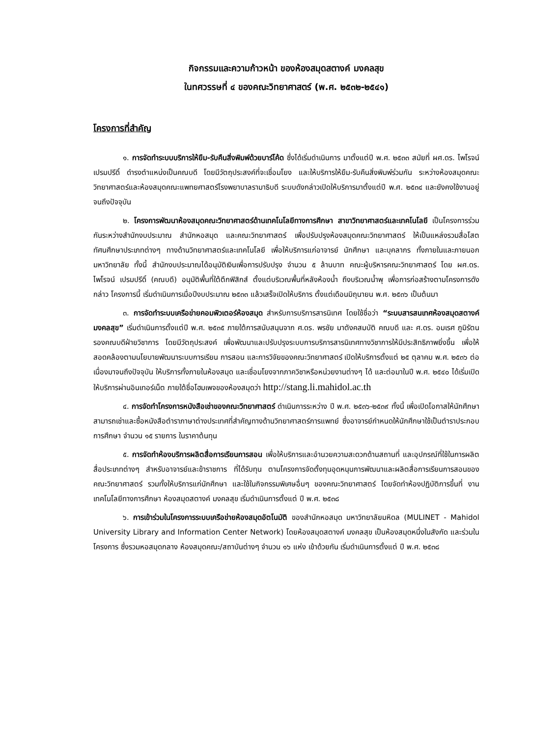กิจกรรมและความก้าวหน้า ของห้องสมุดสตางค์ มงคลสุข
ในทศวรรษที่ ๔ ของคณะวิทยาศาสตร์ (พ.ศ. ๒๕๓๒-๒๕๔๑)
โครงการที่สำคัญ
๑. การจัดทำระบบบริการให้ยืม-รับคืนสิ่งพิมพ์ด้วยบาร์โค้ด ซึ่งได้เริ่มดำเนินการ มาตั้งแต่ปี พ.ศ. ๒๕๓๓ สมัยที่ ผศ.ดร. ไพโรจน์ เปรมปรีดิ์ ดำรงตำแหน่งเป็นคณบดี โดยมีวัตถุประสงค์ที่จะเชื่อมโยง และให้บริการให้ยืม-รับคืนสิ่งพิมพ์ร่วมกัน ระหว่างห้องสมุดคณะวิทยาศาสตร์และห้องสมุดคณะแพทยศาสตร์โรงพยาบาลรามาธิบดี ระบบดังกล่าวเปิดให้บริการมาตั้งแต่ปี พ.ศ. ๒๕๓๔ และยังคงใช้งานอยู่จนถึงปัจจุบัน
๒. โครงการพัฒนาห้องสมุดคณะวิทยาศาสตร์ด้านเทคโนโลยีทางการศึกษา สาขาวิทยาศาสตร์และเทคโนโลยี เป็นโครงการร่วมกันระหว่างสำนักงบประมาณ สำนักหอสมุด และคณะวิทยาศาสตร์ เพื่อปรับปรุงห้องสมุดคณะวิทยาศาสตร์ ให้เป็นแหล่งรวมสื่อโสตทัศนศึกษาประเภทต่างๆ ทางด้านวิทยาศาสตร์และเทคโนโลยี เพื่อให้บริการแก่อาจารย์ นักศึกษา และบุคลากร ทั้งภายในและภายนอกมหาวิทยาลัย ทั้งนี้ สำนักงบประมาณได้อนุมัติเงินเพื่อการปรับปรุง จำนวน ๕ ล้านบาท คณะผู้บริหารคณะวิทยาศาสตร์ โดย ผศ.ดร. ไพโรจน์ เปรมปรีดิ์ (คณบดี) อนุมัติพื้นที่ใต้ตึกฟิสิกส์ ตั้งแต่บริเวณพื้นที่หลังห้องน้ำ ถึงบริเวณน้ำพุ เพื่อการก่อสร้างตามโครงการดังกล่าว โครงการนี้ เริ่มดำเนินการเมื่อปีงบประมาณ ๒๕๓๓ แล้วเสร็จเปิดให้บริการ ตั้งแต่เดือนมิถุนายน พ.ศ. ๒๕๓๖ เป็นต้นมา
๓. การจัดทำระบบเครือข่ายคอมพิวเตอร์ห้องสมุด สำหรับการบริการสารนิเทศ โดยใช้ชื่อว่า “ระบบสารสนเทศห้องสมุดสตางค์ มงคลสุข” เริ่มดำเนินการตั้งแต่ปี พ.ศ. ๒๕๓๕ ภายใต้การสนับสนุนจาก ศ.ดร. พรชัย มาตังคสมบัติ คณบดี และ ศ.ดร. อมเรศ ภูมิรัตน รองคณบดีฝ่ายวิชาการ โดยมีวัตถุประสงค์ เพื่อพัฒนาและปรับปรุงระบบการบริการสารนิเทศทางวิชาการให้มีประสิทธิภาพยิ่งขึ้น เพื่อให้สอดคล้องตามนโยบายพัฒนาระบบการเรียน การสอน และการวิจัยของคณะวิทยาศาสตร์ เปิดให้บริการตั้งแต่ ๒๕ ตุลาคม พ.ศ. ๒๕๓๖ ต่อเนื่องมาจนถึงปัจจุบัน ให้บริการทั้งภายในห้องสมุด และเชื่อมโยงจากภาควิชาหรือหน่วยงานต่างๆ ได้ และต่อมาในปี พ.ศ. ๒๕๔๐ ได้เริ่มเปิดให้บริการผ่านอินเทอร์เน็ต ภายใต้ชื่อโฮมเพจของห้องสมุดว่า http://stang.li.mahidol.ac.th
๔. การจัดทำโครงการหนังสือเช่าของคณะวิทยาศาสตร์ ดำเนินการระหว่าง ปี พ.ศ. ๒๕๓๖-๒๕๓๙ ทั้งนี้ เพื่อเปิดโอกาสให้นักศึกษาสามารถเช่าและซื้อหนังสือตำราภาษาต่างประเทศที่สำคัญทางด้านวิทยาศาสตร์การแพทย์ ซึ่งอาจารย์กำหนดให้นักศึกษาใช้เป็นตำราประกอบการศึกษา จำนวน ๑๕ รายการ ในราคาต้นทุน
๕. การจัดทำห้องบริการผลิตสื่อการเรียนการสอน เพื่อให้บริการและอำนวยความสะดวกด้านสถานที่ และอุปกรณ์ที่ใช้ในการผลิตสื่อประเภทต่างๆ สำหรับอาจารย์และข้าราชการ ที่ได้รับทุน ตามโครงการจัดตั้งทุนอุดหนุนการพัฒนาและผลิตสื่อการเรียนการสอนของคณะวิทยาศาสตร์ รวมทั้งให้บริการแก่นักศึกษา และใช้ในกิจกรรมพิเศษอื่นๆ ของคณะวิทยาศาสตร์ โดยจัดทำห้องปฏิบัติการขึ้นที่ งานเทคโนโลยีทางการศึกษา ห้องสมุดสตางค์ มงคลสุข เริ่มดำเนินการตั้งแต่ ปี พ.ศ. ๒๕๓๘
๖. การเข้าร่วมในโครงการระบบเครือข่ายห้องสมุดอัตโนมัติ ของสำนักหอสมุด มหาวิทยาลัยมหิดล (MULINET - Mahidol University Library and Information Center Network) โดยห้องสมุดสตางค์ มงคลสุข เป็นห้องสมุดหนึ่งในสังกัด และร่วมในโครงการ ซึ่งรวมหอสมุดกลาง ห้องสมุดคณะ/สถาบันต่างๆ จำนวน ๑๖ แห่ง เข้าด้วยกัน เริ่มดำเนินการตั้งแต่ ปี พ.ศ. ๒๕๓๘